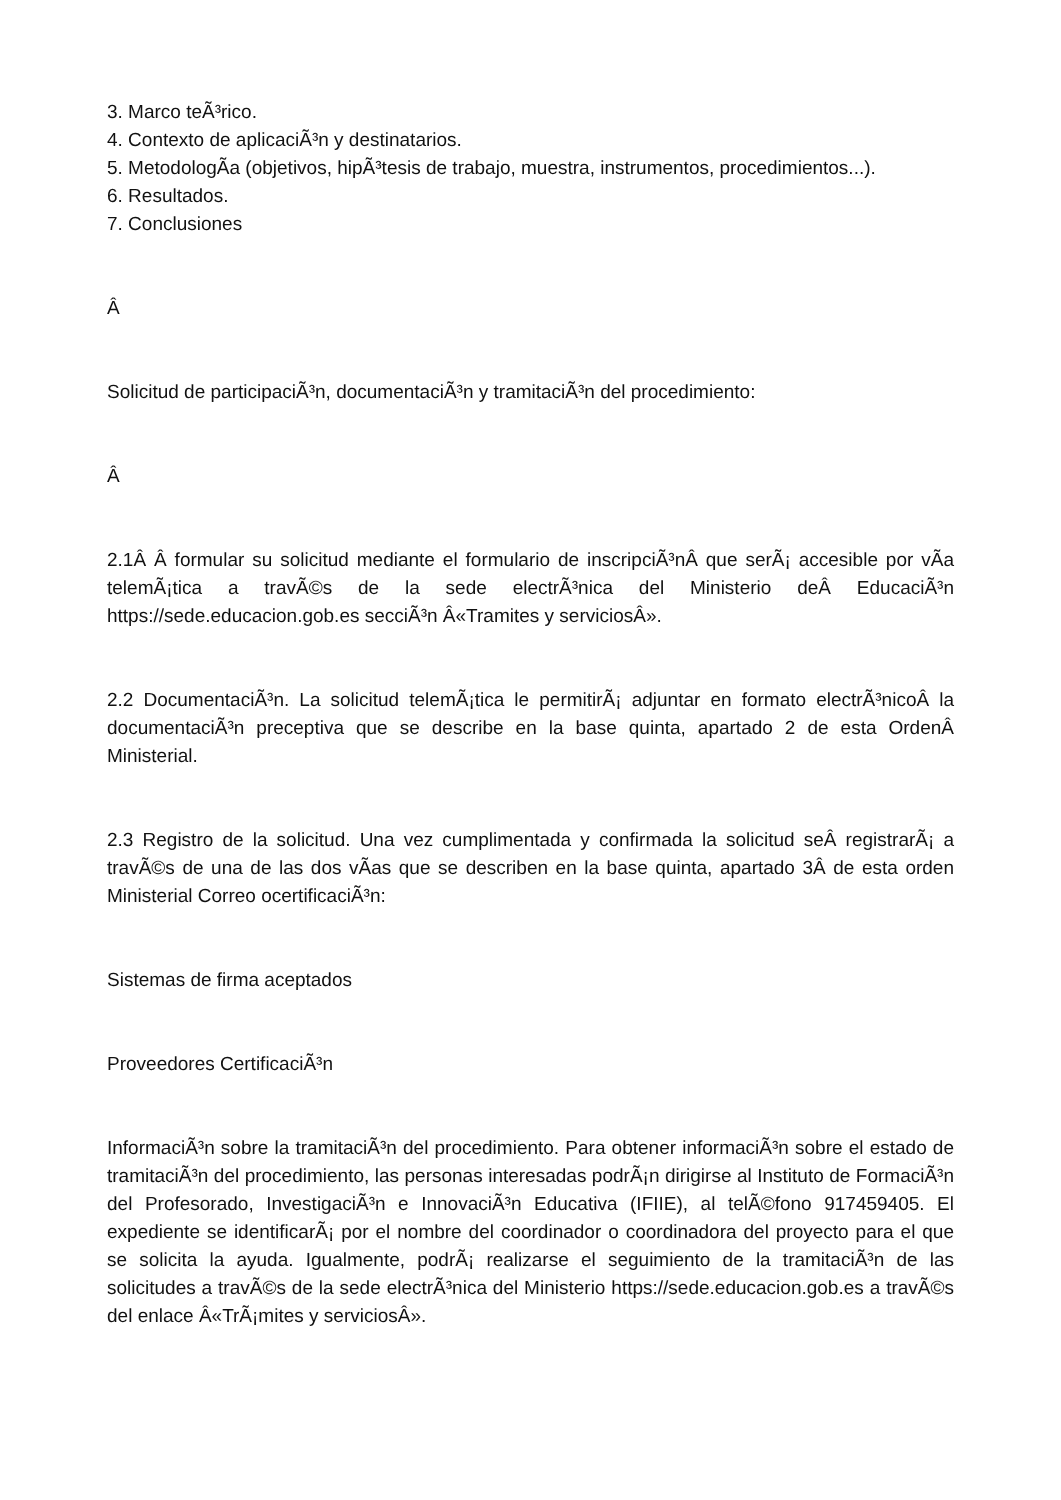3. Marco teÃ³rico.
4. Contexto de aplicaciÃ³n y destinatarios.
5. MetodologÃ­a (objetivos, hipÃ³tesis de trabajo, muestra, instrumentos, procedimientos...).
6. Resultados.
7. Conclusiones
Â
Solicitud de participaciÃ³n, documentaciÃ³n y tramitaciÃ³n del procedimiento:
Â
2.1Â Â formular su solicitud mediante el formulario de inscripciÃ³nÂ que serÃ¡ accesible por vÃ­a telemÃ¡tica a travÃ©s de la sede electrÃ³nica del Ministerio deÂ EducaciÃ³n https://sede.educacion.gob.es secciÃ³n Â«Tramites y serviciosÂ».
2.2 DocumentaciÃ³n. La solicitud telemÃ¡tica le permitirÃ¡ adjuntar en formato electrÃ³nicoÂ la documentaciÃ³n preceptiva que se describe en la base quinta, apartado 2 de esta OrdenÂ Ministerial.
2.3 Registro de la solicitud. Una vez cumplimentada y confirmada la solicitud seÂ registrarÃ¡ a travÃ©s de una de las dos vÃ­as que se describen en la base quinta, apartado 3Â de esta orden Ministerial Correo ocertificaciÃ³n:
Sistemas de firma aceptados
Proveedores CertificaciÃ³n
InformaciÃ³n sobre la tramitaciÃ³n del procedimiento. Para obtener informaciÃ³n sobre el estado de tramitaciÃ³n del procedimiento, las personas interesadas podrÃ¡n dirigirse al Instituto de FormaciÃ³n del Profesorado, InvestigaciÃ³n e InnovaciÃ³n Educativa (IFIIE), al telÃ©fono 917459405. El expediente se identificarÃ¡ por el nombre del coordinador o coordinadora del proyecto para el que se solicita la ayuda. Igualmente, podrÃ¡ realizarse el seguimiento de la tramitaciÃ³n de las solicitudes a travÃ©s de la sede electrÃ³nica del Ministerio https://sede.educacion.gob.es a travÃ©s del enlace Â«TrÃ¡mites y serviciosÂ».